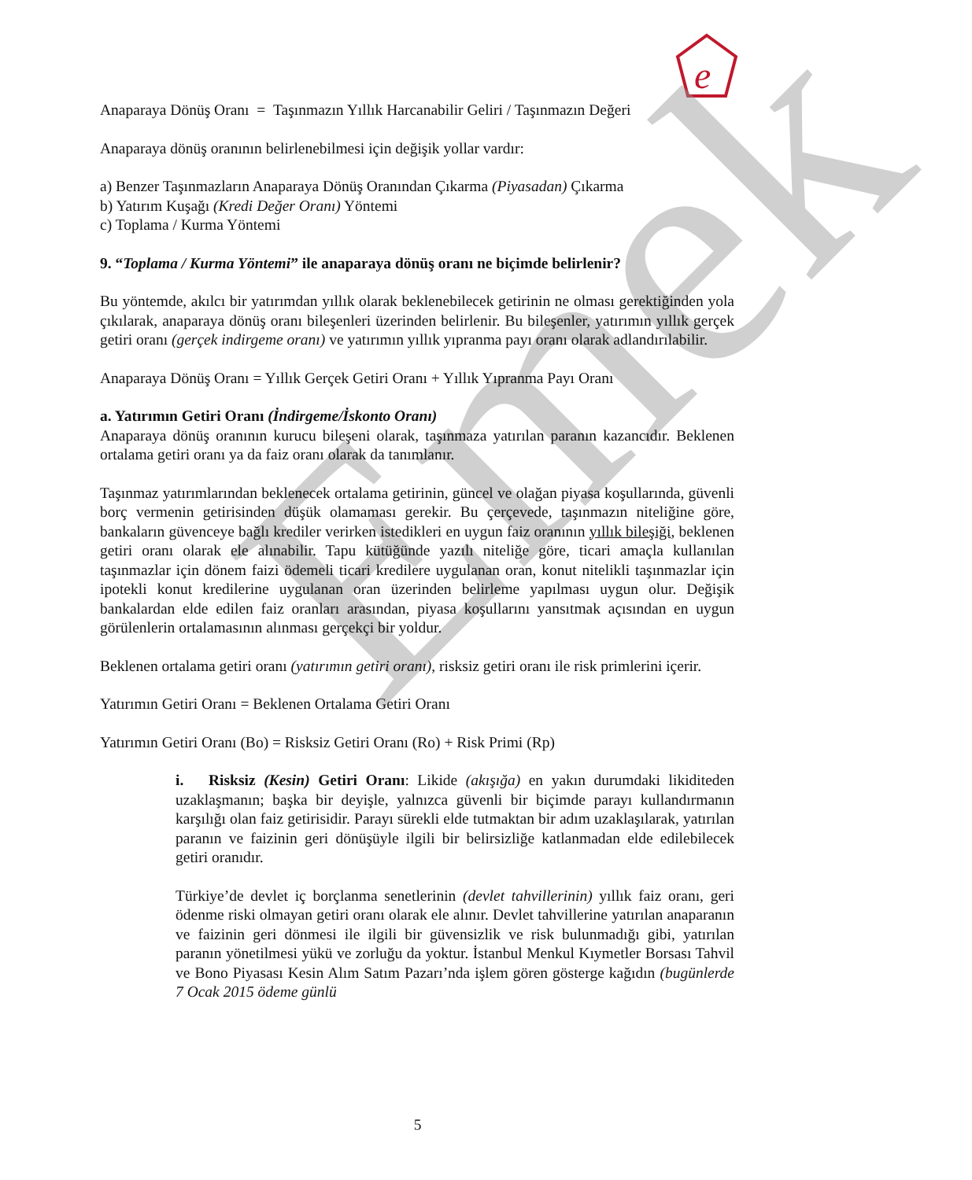e
Emek
Anaparaya Dönüş Oranı = Taşınmazın Yıllık Harcanabilir Geliri / Taşınmazın Değeri
Anaparaya dönüş oranının belirlenebilmesi için değişik yollar vardır:
a) Benzer Taşınmazların Anaparaya Dönüş Oranından Çıkarma (Piyasadan) Çıkarma
b) Yatırım Kuşağı (Kredi Değer Oranı) Yöntemi
c) Toplama / Kurma Yöntemi
9. “Toplama / Kurma Yöntemi” ile anaparaya dönüş oranı ne biçimde belirlenir?
Bu yöntemde, akılcı bir yatırımdan yıllık olarak beklenebilecek getirinin ne olması gerektiğinden yola çıkılarak, anaparaya dönüş oranı bileşenleri üzerinden belirlenir. Bu bileşenler, yatırımın yıllık gerçek getiri oranı (gerçek indirgeme oranı) ve yatırımın yıllık yıpranma payı oranı olarak adlandırılabilir.
Anaparaya Dönüş Oranı = Yıllık Gerçek Getiri Oranı + Yıllık Yıpranma Payı Oranı
a. Yatırımın Getiri Oranı (İndirgeme/İskonto Oranı)
Anaparaya dönüş oranının kurucu bileşeni olarak, taşınmaza yatırılan paranın kazancıdır. Beklenen ortalama getiri oranı ya da faiz oranı olarak da tanımlanır.
Taşınmaz yatırımlarından beklenecek ortalama getirinin, güncel ve olağan piyasa koşullarında, güvenli borç vermenin getirisinden düşük olamaması gerekir. Bu çerçevede, taşınmazın niteliğine göre, bankaların güvenceye bağlı krediler verirken istedikleri en uygun faiz oranının yıllık bileşiği, beklenen getiri oranı olarak ele alınabilir. Tapu kütüğünde yazılı niteliğe göre, ticari amaçla kullanılan taşınmazlar için dönem faizi ödemeli ticari kredilere uygulanan oran, konut nitelikli taşınmazlar için ipotekli konut kredilerine uygulanan oran üzerinden belirleme yapılması uygun olur. Değişik bankalardan elde edilen faiz oranları arasından, piyasa koşullarını yansıtmak açısından en uygun görülenlerin ortalamasının alınması gerçekçi bir yoldur.
Beklenen ortalama getiri oranı (yatırımın getiri oranı), risksiz getiri oranı ile risk primlerini içerir.
Yatırımın Getiri Oranı = Beklenen Ortalama Getiri Oranı
Yatırımın Getiri Oranı (Bo) = Risksiz Getiri Oranı (Ro) + Risk Primi (Rp)
i. Risksiz (Kesin) Getiri Oranı: Likide (akışığa) en yakın durumdaki likiditeden uzaklaşmanın; başka bir deyişle, yalnızca güvenli bir biçimde parayı kullandırmanın karşılığı olan faiz getirisidir. Parayı sürekli elde tutmaktan bir adım uzaklaşılarak, yatırılan paranın ve faizinin geri dönüşüyle ilgili bir belirsizliğe katlanmadan elde edilebilecek getiri oranıdır.
Türkiye’de devlet iç borçlanma senetlerinin (devlet tahvillerinin) yıllık faiz oranı, geri ödenme riski olmayan getiri oranı olarak ele alınır. Devlet tahvillerine yatırılan anaparanın ve faizinin geri dönmesi ile ilgili bir güvensizlik ve risk bulunmadığı gibi, yatırılan paranın yönetilmesi yükü ve zorluğu da yoktur. İstanbul Menkul Kıymetler Borsası Tahvil ve Bono Piyasası Kesin Alım Satım Pazarı’nda işlem gören gösterge kağıdın (bugünlerde 7 Ocak 2015 ödeme günlü
5